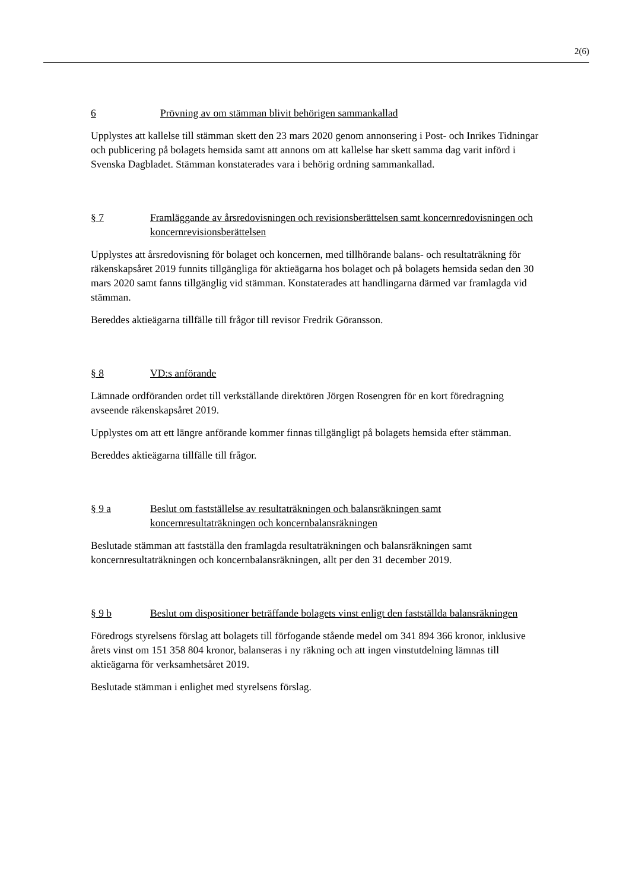2(6)
6 Prövning av om stämman blivit behörigen sammankallad
Upplystes att kallelse till stämman skett den 23 mars 2020 genom annonsering i Post- och Inrikes Tidningar och publicering på bolagets hemsida samt att annons om att kallelse har skett samma dag varit införd i Svenska Dagbladet. Stämman konstaterades vara i behörig ordning sammankallad.
§ 7 Framläggande av årsredovisningen och revisionsberättelsen samt koncernredovisningen och koncernrevisionsberättelsen
Upplystes att årsredovisning för bolaget och koncernen, med tillhörande balans- och resultaträkning för räkenskapsåret 2019 funnits tillgängliga för aktieägarna hos bolaget och på bolagets hemsida sedan den 30 mars 2020 samt fanns tillgänglig vid stämman. Konstaterades att handlingarna därmed var framlagda vid stämman.
Bereddes aktieägarna tillfälle till frågor till revisor Fredrik Göransson.
§ 8 VD:s anförande
Lämnade ordföranden ordet till verkställande direktören Jörgen Rosengren för en kort föredragning avseende räkenskapsåret 2019.
Upplystes om att ett längre anförande kommer finnas tillgängligt på bolagets hemsida efter stämman.
Bereddes aktieägarna tillfälle till frågor.
§ 9 a Beslut om fastställelse av resultaträkningen och balansräkningen samt koncernresultaträkningen och koncernbalansräkningen
Beslutade stämman att fastställa den framlagda resultaträkningen och balansräkningen samt koncernresultaträkningen och koncernbalansräkningen, allt per den 31 december 2019.
§ 9 b Beslut om dispositioner beträffande bolagets vinst enligt den fastställda balansräkningen
Föredrogs styrelsens förslag att bolagets till förfogande stående medel om 341 894 366 kronor, inklusive årets vinst om 151 358 804 kronor, balanseras i ny räkning och att ingen vinstutdelning lämnas till aktieägarna för verksamhetsåret 2019.
Beslutade stämman i enlighet med styrelsens förslag.